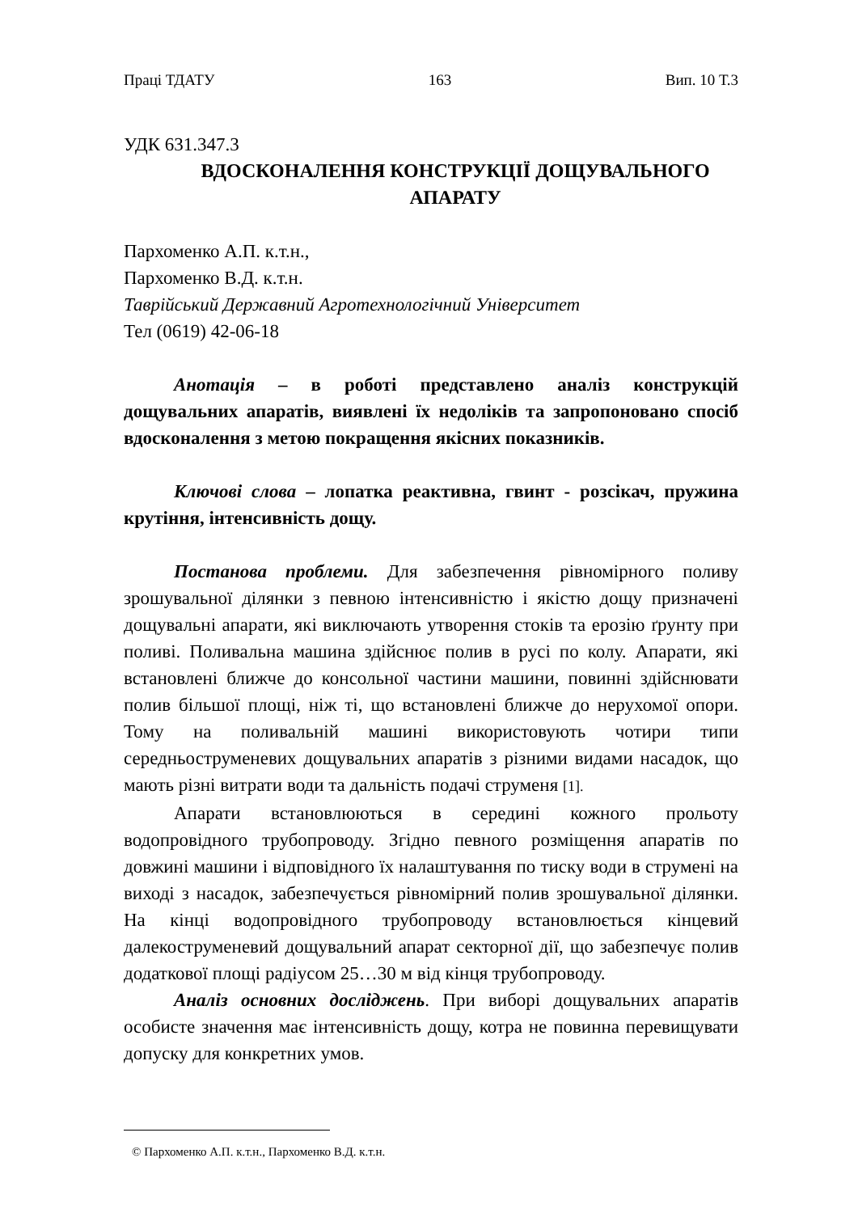Праці ТДАТУ 163 Вип. 10 Т.3
УДК 631.347.3
ВДОСКОНАЛЕННЯ КОНСТРУКЦІЇ ДОЩУВАЛЬНОГО
АПАРАТУ
Пархоменко А.П. к.т.н.,
Пархоменко В.Д. к.т.н.
Таврійський Державний Агротехнологічний Університет
Тел (0619) 42-06-18
Анотація – в роботі представлено аналіз конструкцій дощувальних апаратів, виявлені їх недоліків та запропоновано спосіб вдосконалення з метою покращення якісних показників.
Ключові слова – лопатка реактивна, гвинт - розсікач, пружина крутіння, інтенсивність дощу.
Постанова проблеми. Для забезпечення рівномірного поливу зрошувальної ділянки з певною інтенсивністю і якістю дощу призначені дощувальні апарати, які виключають утворення стоків та ерозію ґрунту при поливі. Поливальна машина здійснює полив в русі по колу. Апарати, які встановлені ближче до консольної частини машини, повинні здійснювати полив більшої площі, ніж ті, що встановлені ближче до нерухомої опори. Тому на поливальній машині використовують чотири типи середньоструменевих дощувальних апаратів з різними видами насадок, що мають різні витрати води та дальність подачі струменя [1].
Апарати встановлюються в середині кожного прольоту водопровідного трубопроводу. Згідно певного розміщення апаратів по довжині машини і відповідного їх налаштування по тиску води в струмені на виході з насадок, забезпечується рівномірний полив зрошувальної ділянки. На кінці водопровідного трубопроводу встановлюється кінцевий далекоструменевий дощувальний апарат секторної дії, що забезпечує полив додаткової площі радіусом 25…30 м від кінця трубопроводу.
Аналіз основних досліджень. При виборі дощувальних апаратів особисте значення має інтенсивність дощу, котра не повинна перевищувати допуску для конкретних умов.
© Пархоменко А.П. к.т.н., Пархоменко В.Д. к.т.н.